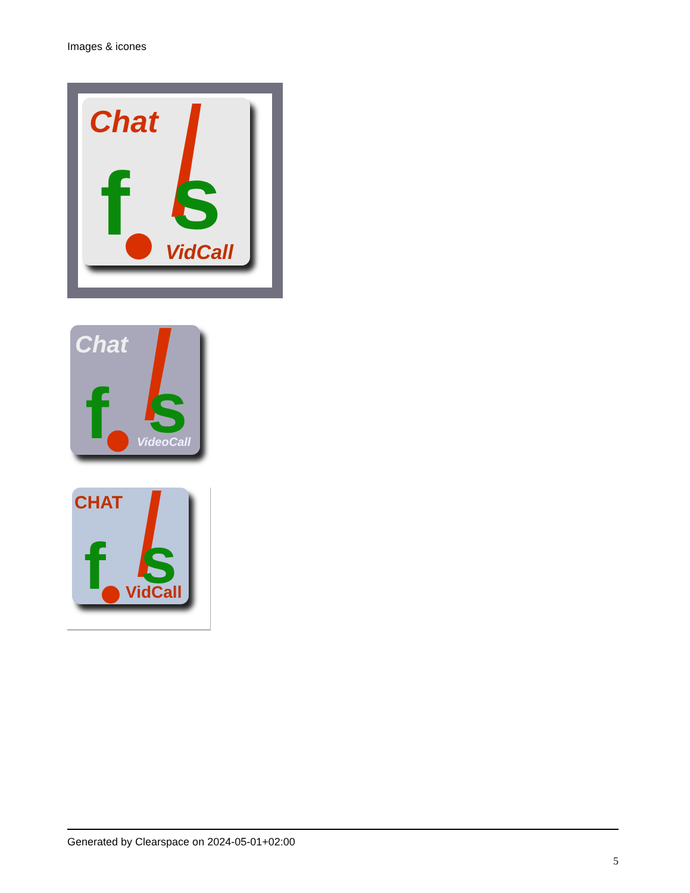Images & icones
Chat
f
s
VidCall
Chat
f
s
VideoCall
CHAT
f
s
VidCall
Generated by Clearspace on 2024-05-01+02:00
5